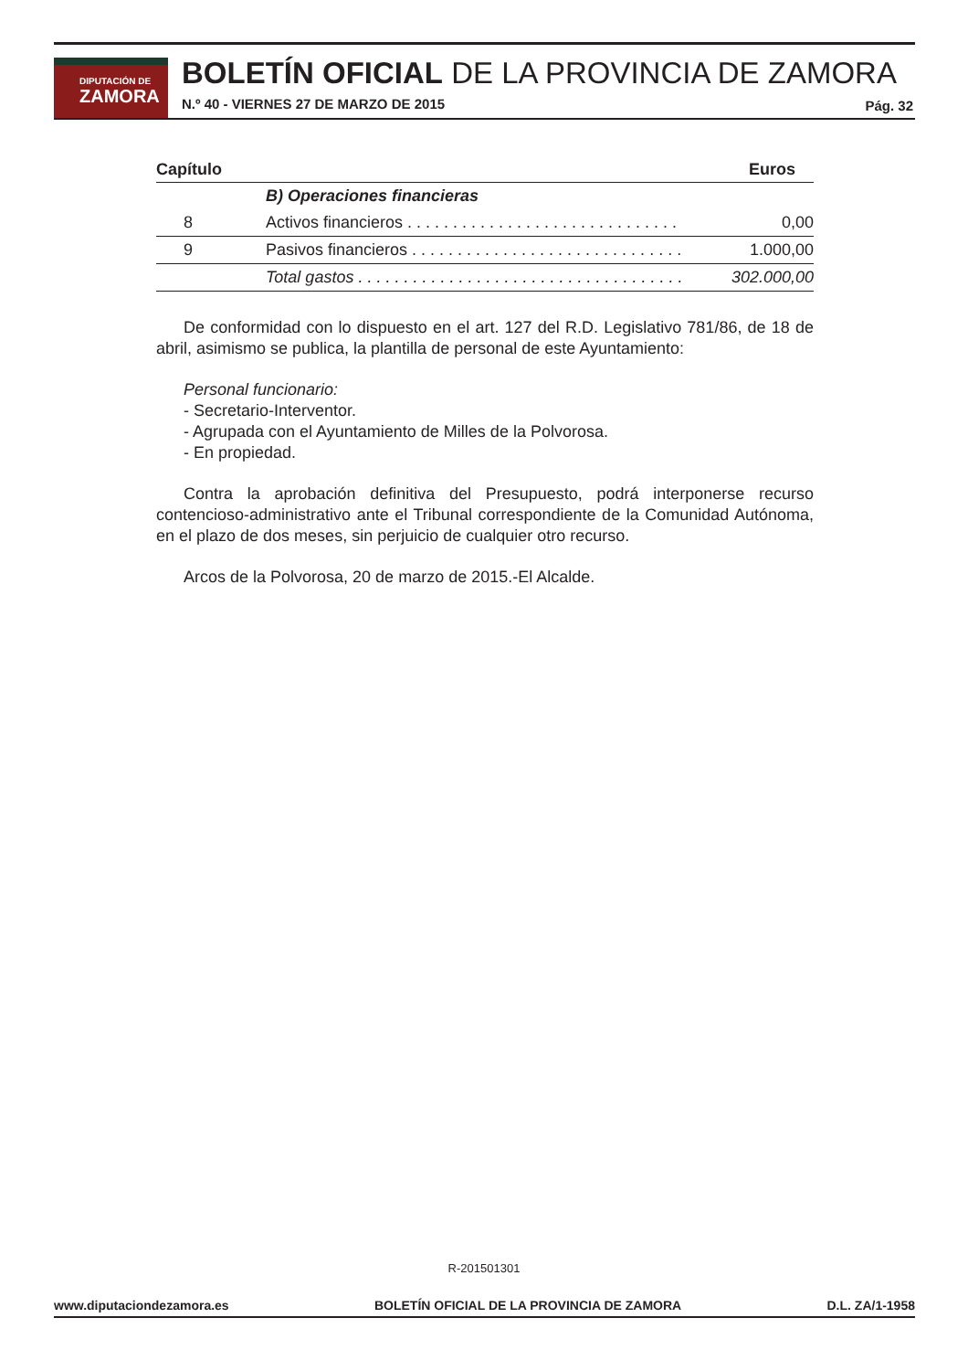DIPUTACIÓN DE
ZAMORA
BOLETÍN OFICIAL DE LA PROVINCIA DE ZAMORA
N.º 40 - VIERNES 27 DE MARZO DE 2015
Pág. 32
| Capítulo | | Euros |
| --- | --- | --- |
| | B) Operaciones financieras | |
| 8 | Activos financieros . . . . . . . . . . . . . . . . . . . . . . . . . . . . . . | 0,00 |
| 9 | Pasivos financieros . . . . . . . . . . . . . . . . . . . . . . . . . . . . . . | 1.000,00 |
| | Total gastos . . . . . . . . . . . . . . . . . . . . . . . . . . . . . . . . . . . . | 302.000,00 |
De conformidad con lo dispuesto en el art. 127 del R.D. Legislativo 781/86, de 18 de abril, asimismo se publica, la plantilla de personal de este Ayuntamiento:
Personal funcionario:
- Secretario-Interventor.
- Agrupada con el Ayuntamiento de Milles de la Polvorosa.
- En propiedad.
Contra la aprobación definitiva del Presupuesto, podrá interponerse recurso contencioso-administrativo ante el Tribunal correspondiente de la Comunidad Autónoma, en el plazo de dos meses, sin perjuicio de cualquier otro recurso.
Arcos de la Polvorosa, 20 de marzo de 2015.-El Alcalde.
R-201501301
www.diputaciondezamora.es BOLETÍN OFICIAL DE LA PROVINCIA DE ZAMORA D.L. ZA/1-1958